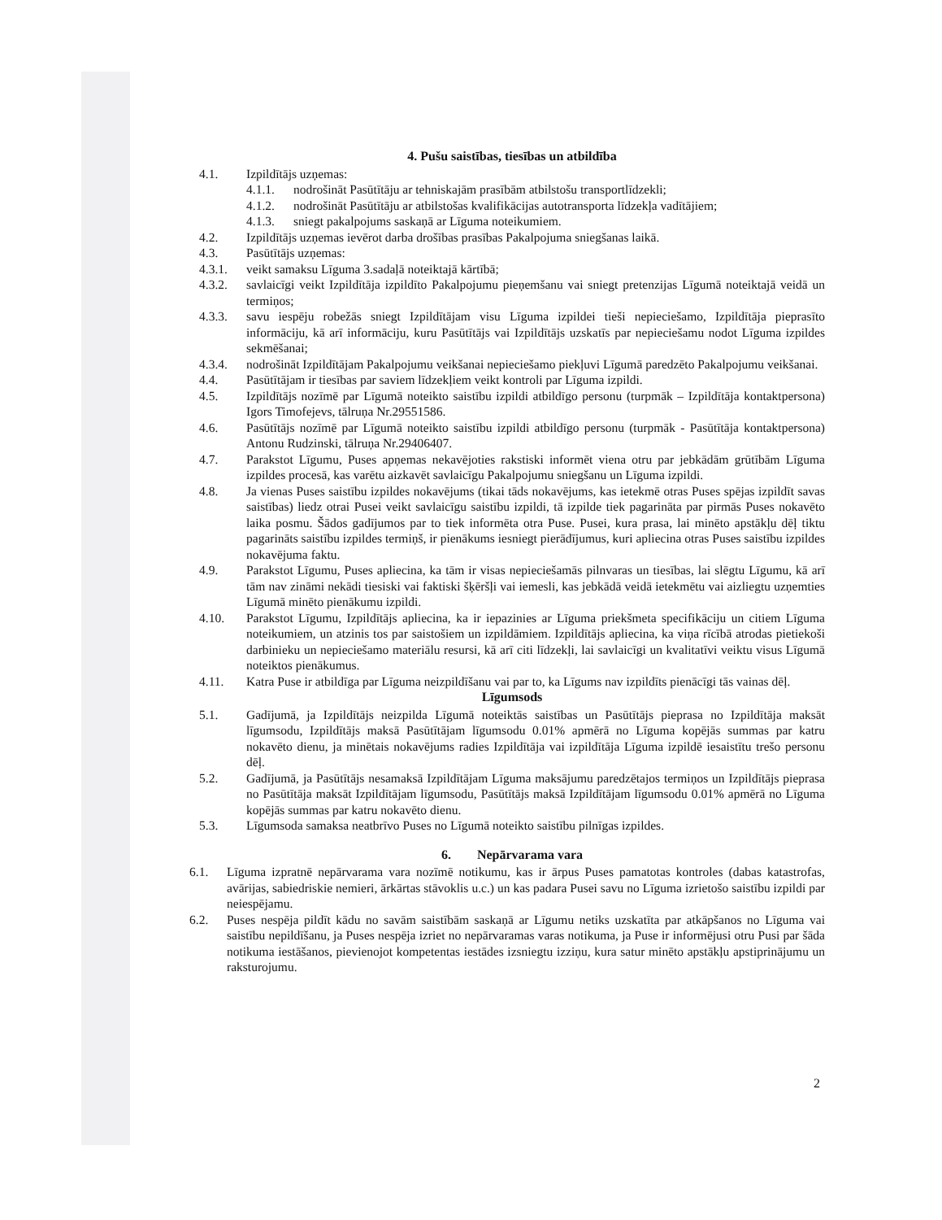4. Pušu saistības, tiesības un atbildība
4.1. Izpildītājs uzņemas:
4.1.1. nodrošināt Pasūtītāju ar tehniskajām prasībām atbilstošu transportlīdzekli;
4.1.2. nodrošināt Pasūtītāju ar atbilstošas kvalifikācijas autotransporta līdzekļa vadītājiem;
4.1.3. sniegt pakalpojums saskaņā ar Līguma noteikumiem.
4.2. Izpildītājs uzņemas ievērot darba drošības prasības Pakalpojuma sniegšanas laikā.
4.3. Pasūtītājs uzņemas:
4.3.1. veikt samaksu Līguma 3.sadaļā noteiktajā kārtībā;
4.3.2. savlaicīgi veikt Izpildītāja izpildīto Pakalpojumu pieņemšanu vai sniegt pretenzijas Līgumā noteiktajā veidā un termiņos;
4.3.3. savu iespēju robežās sniegt Izpildītājam visu Līguma izpildei tieši nepieciešamo, Izpildītāja pieprasīto informāciju, kā arī informāciju, kuru Pasūtītājs vai Izpildītājs uzskatīs par nepieciešamu nodot Līguma izpildes sekmēšanai;
4.3.4. nodrošināt Izpildītājam Pakalpojumu veikšanai nepieciešamo piekļuvi Līgumā paredzēto Pakalpojumu veikšanai.
4.4. Pasūtītājam ir tiesības par saviem līdzekļiem veikt kontroli par Līguma izpildi.
4.5. Izpildītājs nozīmē par Līgumā noteikto saistību izpildi atbildīgo personu (turpmāk – Izpildītāja kontaktpersona) Igors Timofejevs, tālruņa Nr.29551586.
4.6. Pasūtītājs nozīmē par Līgumā noteikto saistību izpildi atbildīgo personu (turpmāk - Pasūtītāja kontaktpersona) Antonu Rudzinski, tālruņa Nr.29406407.
4.7. Parakstot Līgumu, Puses apņemas nekavējoties rakstiski informēt viena otru par jebkādām grūtībām Līguma izpildes procesā, kas varētu aizkavēt savlaicīgu Pakalpojumu sniegšanu un Līguma izpildi.
4.8. Ja vienas Puses saistību izpildes nokavējums (tikai tāds nokavējums, kas ietekmē otras Puses spējas izpildīt savas saistības) liedz otrai Pusei veikt savlaicīgu saistību izpildi, tā izpilde tiek pagarināta par pirmās Puses nokavēto laika posmu. Šādos gadījumos par to tiek informēta otra Puse. Pusei, kura prasa, lai minēto apstākļu dēļ tiktu pagarināts saistību izpildes termiņš, ir pienākums iesniegt pierādījumus, kuri apliecina otras Puses saistību izpildes nokavējuma faktu.
4.9. Parakstot Līgumu, Puses apliecina, ka tām ir visas nepieciešamās pilnvaras un tiesības, lai slēgtu Līgumu, kā arī tām nav zināmi nekādi tiesiski vai faktiski šķēršļi vai iemesli, kas jebkādā veidā ietekmētu vai aizliegtu uzņemties Līgumā minēto pienākumu izpildi.
4.10. Parakstot Līgumu, Izpildītājs apliecina, ka ir iepazinies ar Līguma priekšmeta specifikāciju un citiem Līguma noteikumiem, un atzinis tos par saistošiem un izpildāmiem. Izpildītājs apliecina, ka viņa rīcībā atrodas pietiekoši darbinieku un nepieciešamo materiālu resursi, kā arī citi līdzekļi, lai savlaicīgi un kvalitatīvi veiktu visus Līgumā noteiktos pienākumus.
4.11. Katra Puse ir atbildīga par Līguma neizpildīšanu vai par to, ka Līgums nav izpildīts pienācīgi tās vainas dēļ.
Līgumsods
5.1. Gadījumā, ja Izpildītājs neizpilda Līgumā noteiktās saistības un Pasūtītājs pieprasa no Izpildītāja maksāt līgumsodu, Izpildītājs maksā Pasūtītājam līgumsodu 0.01% apmērā no Līguma kopējās summas par katru nokavēto dienu, ja minētais nokavējums radies Izpildītāja vai izpildītāja Līguma izpildē iesaistītu trešo personu dēļ.
5.2. Gadījumā, ja Pasūtītājs nesamaksā Izpildītājam Līguma maksājumu paredzētajos termiņos un Izpildītājs pieprasa no Pasūtītāja maksāt Izpildītājam līgumsodu, Pasūtītājs maksā Izpildītājam līgumsodu 0.01% apmērā no Līguma kopējās summas par katru nokavēto dienu.
5.3. Līgumsoda samaksa neatbrīvo Puses no Līgumā noteikto saistību pilnīgas izpildes.
6. Nepārvarama vara
6.1. Līguma izpratnē nepārvarama vara nozīmē notikumu, kas ir ārpus Puses pamatotas kontroles (dabas katastrofas, avārijas, sabiedriskie nemieri, ārkārtas stāvoklis u.c.) un kas padara Pusei savu no Līguma izrietošo saistību izpildi par neiespējamu.
6.2. Puses nespēja pildīt kādu no savām saistībām saskaņā ar Līgumu netiks uzskatīta par atkāpšanos no Līguma vai saistību nepildīšanu, ja Puses nespēja izriet no nepārvaramas varas notikuma, ja Puse ir informējusi otru Pusi par šāda notikuma iestāšanos, pievienojot kompetentas iestādes izsniegtu izziņu, kura satur minēto apstākļu apstiprinājumu un raksturojumu.
2